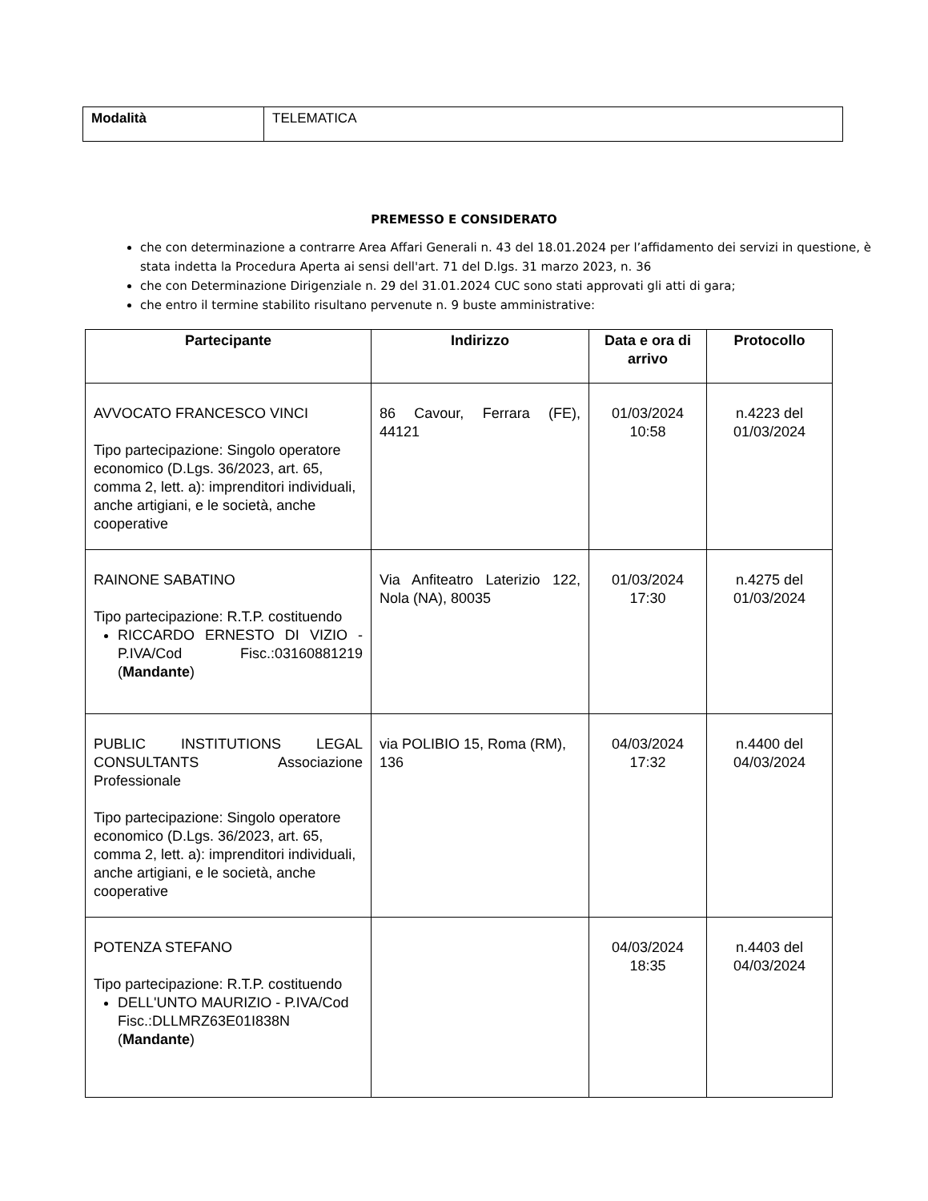| Modalità | TELEMATICA |
PREMESSO E CONSIDERATO
che con determinazione a contrarre Area Affari Generali n. 43 del 18.01.2024 per l’affidamento dei servizi in questione, è stata indetta la Procedura Aperta ai sensi dell'art. 71 del D.lgs. 31 marzo 2023, n. 36
che con Determinazione Dirigenziale n. 29 del 31.01.2024 CUC sono stati approvati gli atti di gara;
che entro il termine stabilito risultano pervenute n. 9 buste amministrative:
| Partecipante | Indirizzo | Data e ora di arrivo | Protocollo |
| --- | --- | --- | --- |
| AVVOCATO FRANCESCO VINCI Tipo partecipazione: Singolo operatore economico (D.Lgs. 36/2023, art. 65, comma 2, lett. a): imprenditori individuali, anche artigiani, e le società, anche cooperative | 86 Cavour, Ferrara (FE), 44121 | 01/03/2024 10:58 | n.4223 del 01/03/2024 |
| RAINONE SABATINO Tipo partecipazione: R.T.P. costituendo RICCARDO ERNESTO DI VIZIO - P.IVA/Cod Fisc.:03160881219 ( Mandante ) | Via Anfiteatro Laterizio 122, Nola (NA), 80035 | 01/03/2024 17:30 | n.4275 del 01/03/2024 |
| PUBLIC INSTITUTIONS LEGAL CONSULTANTS Associazione Professionale Tipo partecipazione: Singolo operatore economico (D.Lgs. 36/2023, art. 65, comma 2, lett. a): imprenditori individuali, anche artigiani, e le società, anche cooperative | via POLIBIO 15, Roma (RM), 136 | 04/03/2024 17:32 | n.4400 del 04/03/2024 |
| POTENZA STEFANO Tipo partecipazione: R.T.P. costituendo DELL'UNTO MAURIZIO - P.IVA/Cod Fisc.:DLLMRZ63E01I838N ( Mandante ) | | 04/03/2024 18:35 | n.4403 del 04/03/2024 |